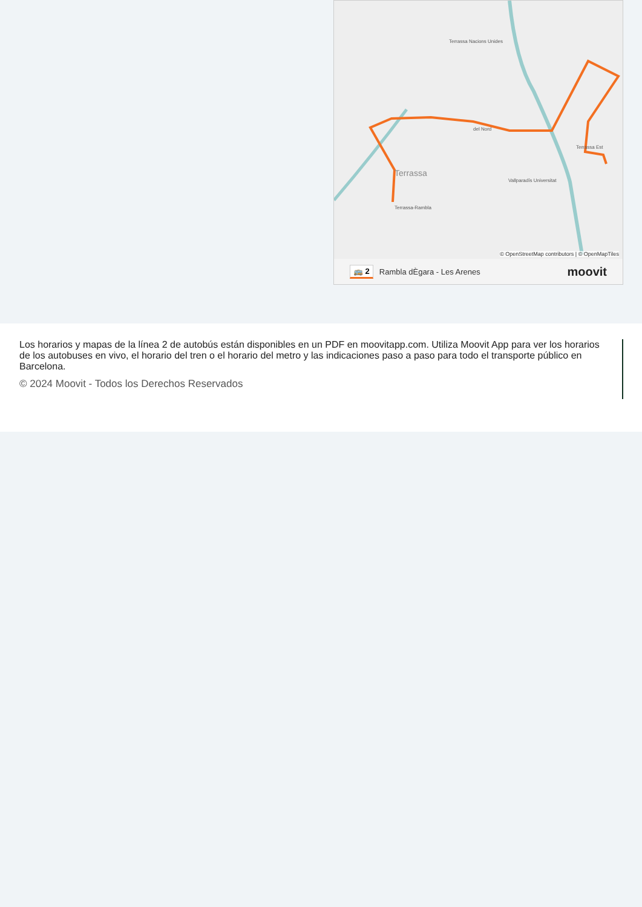Terrassa-Rambla
del Nord
Terrassa Est
Terrassa Nacions Unides
Vallparadís Universitat
Terrassa
© OpenStreetMap contributors | © OpenMapTiles
🚌 2 Rambla dÈgara - Les Arenes moovit
Los horarios y mapas de la línea 2 de autobús están disponibles en un PDF en moovitapp.com. Utiliza Moovit App para ver los horarios de los autobuses en vivo, el horario del tren o el horario del metro y las indicaciones paso a paso para todo el transporte público en Barcelona.
© 2024 Moovit - Todos los Derechos Reservados